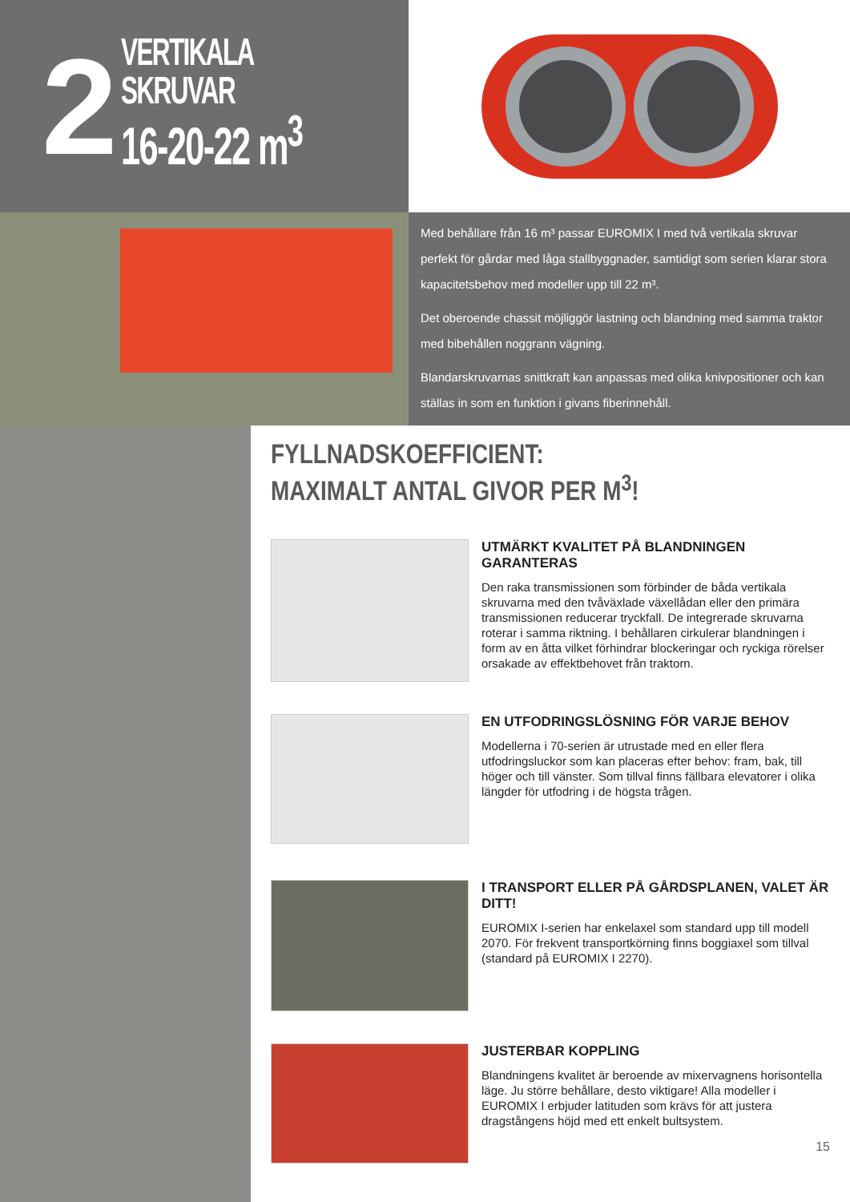2
VERTIKALA SKRUVAR
16-20-22 m<sup>3</sup>
Med behållare från 16 m³ passar EUROMIX I med två vertikala skruvar perfekt för gårdar med låga stallbyggnader, samtidigt som serien klarar stora kapacitetsbehov med modeller upp till 22 m³.
Det oberoende chassit möjliggör lastning och blandning med samma traktor med bibehållen noggrann vägning.
Blandarskruvarnas snittkraft kan anpassas med olika knivpositioner och kan ställas in som en funktion i givans fiberinnehåll.
FYLLNADSKOEFFICIENT:
MAXIMALT ANTAL GIVOR PER M<sup>3</sup>!
UTMÄRKT KVALITET PÅ BLANDNINGEN GARANTERAS
Den raka transmissionen som förbinder de båda vertikala skruvarna med den tvåväxlade växellådan eller den primära transmissionen reducerar tryckfall. De integrerade skruvarna roterar i samma riktning. I behållaren cirkulerar blandningen i form av en åtta vilket förhindrar blockeringar och ryckiga rörelser orsakade av effektbehovet från traktorn.
EN UTFODRINGSLÖSNING FÖR VARJE BEHOV
Modellerna i 70-serien är utrustade med en eller flera utfodringsluckor som kan placeras efter behov: fram, bak, till höger och till vänster. Som tillval finns fällbara elevatorer i olika längder för utfodring i de högsta trågen.
I TRANSPORT ELLER PÅ GÅRDSPLANEN, VALET ÄR DITT!
EUROMIX I-serien har enkelaxel som standard upp till modell 2070. För frekvent transportkörning finns boggiaxel som tillval (standard på EUROMIX I 2270).
JUSTERBAR KOPPLING
Blandningens kvalitet är beroende av mixervagnens horisontella läge. Ju större behållare, desto viktigare! Alla modeller i EUROMIX I erbjuder latituden som krävs för att justera dragstångens höjd med ett enkelt bultsystem.
15